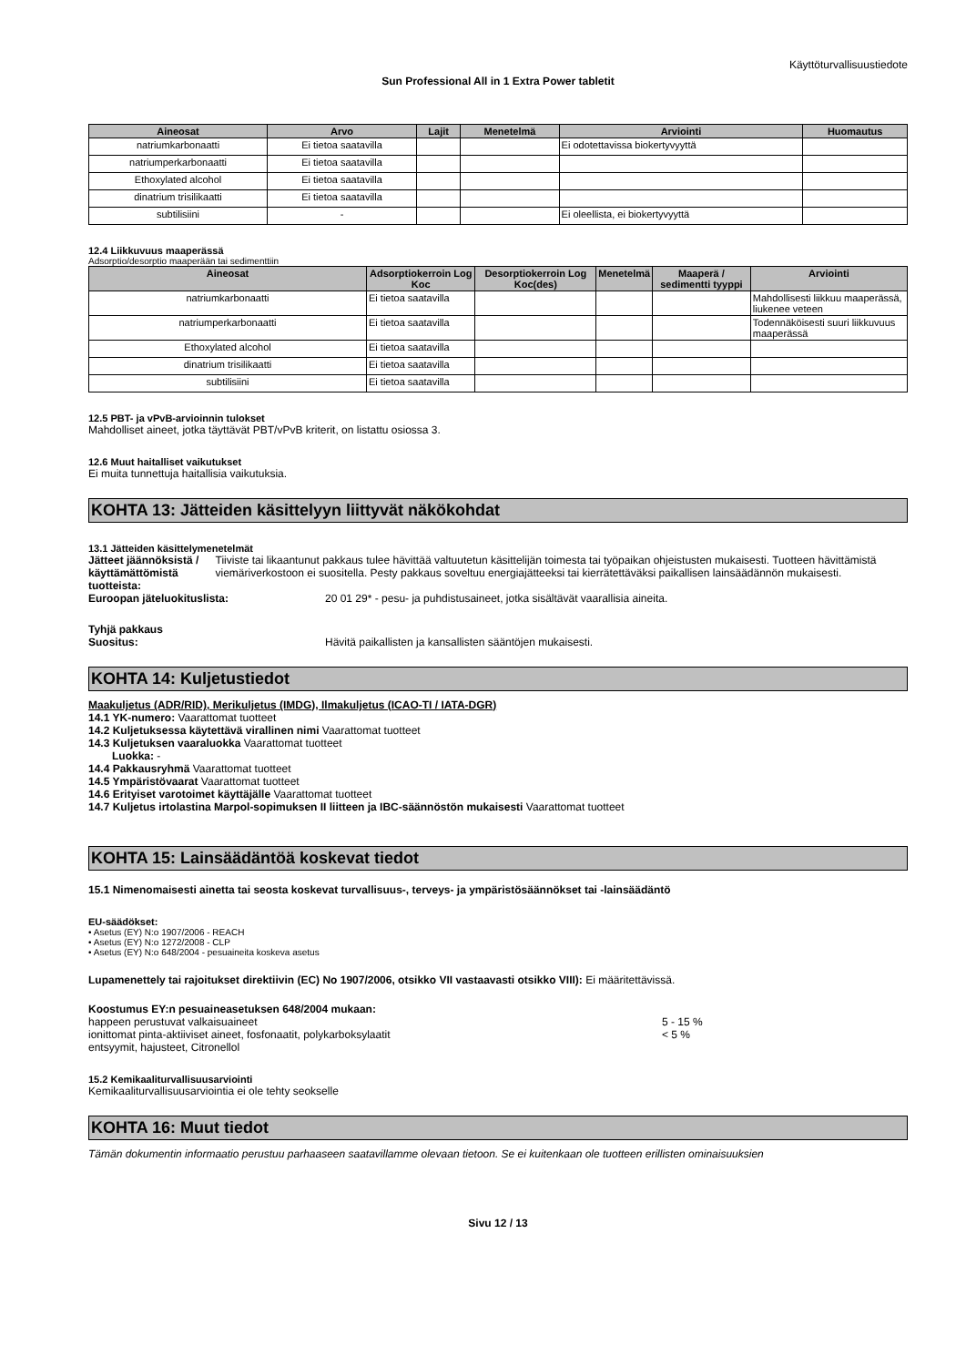Käyttöturvallisuustiedote
Sun Professional All in 1 Extra Power tabletit
| Aineosat | Arvo | Lajit | Menetelmä | Arviointi | Huomautus |
| --- | --- | --- | --- | --- | --- |
| natriumkarbonaatti | Ei tietoa saatavilla | | | Ei odotettavissa biokertyvyyttä | |
| natriumperkarbonaatti | Ei tietoa saatavilla | | | | |
| Ethoxylated alcohol | Ei tietoa saatavilla | | | | |
| dinatrium trisilikaatti | Ei tietoa saatavilla | | | | |
| subtilisiini | - | | | Ei oleellista, ei biokertyvyyttä | |
12.4 Liikkuvuus maaperässä
Adsorptio/desorptio maaperään tai sedimenttiin
| Aineosat | Adsorptiokerroin Log Koc | Desorptiokerroin Log Koc(des) | Menetelmä | Maaperä / sedimentti tyyppi | Arviointi |
| --- | --- | --- | --- | --- | --- |
| natriumkarbonaatti | Ei tietoa saatavilla | | | | Mahdollisesti liikkuu maaperässä, liukenee veteen |
| natriumperkarbonaatti | Ei tietoa saatavilla | | | | Todennäköisesti suuri liikkuvuus maaperässä |
| Ethoxylated alcohol | Ei tietoa saatavilla | | | | |
| dinatrium trisilikaatti | Ei tietoa saatavilla | | | | |
| subtilisiini | Ei tietoa saatavilla | | | | |
12.5 PBT- ja vPvB-arvioinnin tulokset
Mahdolliset aineet, jotka täyttävät PBT/vPvB kriterit, on listattu osiossa 3.
12.6 Muut haitalliset vaikutukset
Ei muita tunnettuja haitallisia vaikutuksia.
KOHTA 13: Jätteiden käsittelyyn liittyvät näkökohdat
13.1 Jätteiden käsittelymenetelmät
Jätteet jäännöksistä / käyttämättömistä tuotteista:
Tiiviste tai likaantunut pakkaus tulee hävittää valtuutetun käsittelijän toimesta tai työpaikan ohjeistusten mukaisesti. Tuotteen hävittämistä viemäriverkostoon ei suositella. Pesty pakkaus soveltuu energiajätteeksi tai kierrätettäväksi paikallisen lainsäädännön mukaisesti.
Euroopan jäteluokituslista: 20 01 29* - pesu- ja puhdistusaineet, jotka sisältävät vaarallisia aineita.
Tyhjä pakkaus
Suositus: Hävitä paikallisten ja kansallisten sääntöjen mukaisesti.
KOHTA 14: Kuljetustiedot
Maakuljetus (ADR/RID), Merikuljetus (IMDG), Ilmakuljetus (ICAO-TI / IATA-DGR)
14.1 YK-numero: Vaarattomat tuotteet
14.2 Kuljetuksessa käytettävä virallinen nimi Vaarattomat tuotteet
14.3 Kuljetuksen vaaraluokka Vaarattomat tuotteet
Luokka: -
14.4 Pakkausryhmä Vaarattomat tuotteet
14.5 Ympäristövaarat Vaarattomat tuotteet
14.6 Erityiset varotoimet käyttäjälle Vaarattomat tuotteet
14.7 Kuljetus irtolastina Marpol-sopimuksen II liitteen ja IBC-säännöstön mukaisesti Vaarattomat tuotteet
KOHTA 15: Lainsäädäntöä koskevat tiedot
15.1 Nimenomaisesti ainetta tai seosta koskevat turvallisuus-, terveys- ja ympäristösäännökset tai -lainsäädäntö
EU-säädökset:
• Asetus (EY) N:o 1907/2006 - REACH
• Asetus (EY) N:o 1272/2008 - CLP
• Asetus (EY) N:o 648/2004 - pesuaineita koskeva asetus
Lupamenettely tai rajoitukset direktiivin (EC) No 1907/2006, otsikko VII vastaavasti otsikko VIII): Ei määritettävissä.
Koostumus EY:n pesuaineasetuksen 648/2004 mukaan:
happeen perustuvat valkaisuaineet 5 - 15 %
ionittomat pinta-aktiiviset aineet, fosfonaatit, polykarboksylaatit < 5 %
entsyymit, hajusteet, Citronellol
15.2 Kemikaaliturvallisuusarviointi
Kemikaaliturvallisuusarviointia ei ole tehty seokselle
KOHTA 16: Muut tiedot
Tämän dokumentin informaatio perustuu parhaaseen saatavillamme olevaan tietoon. Se ei kuitenkaan ole tuotteen erillisten ominaisuuksien
Sivu 12 / 13